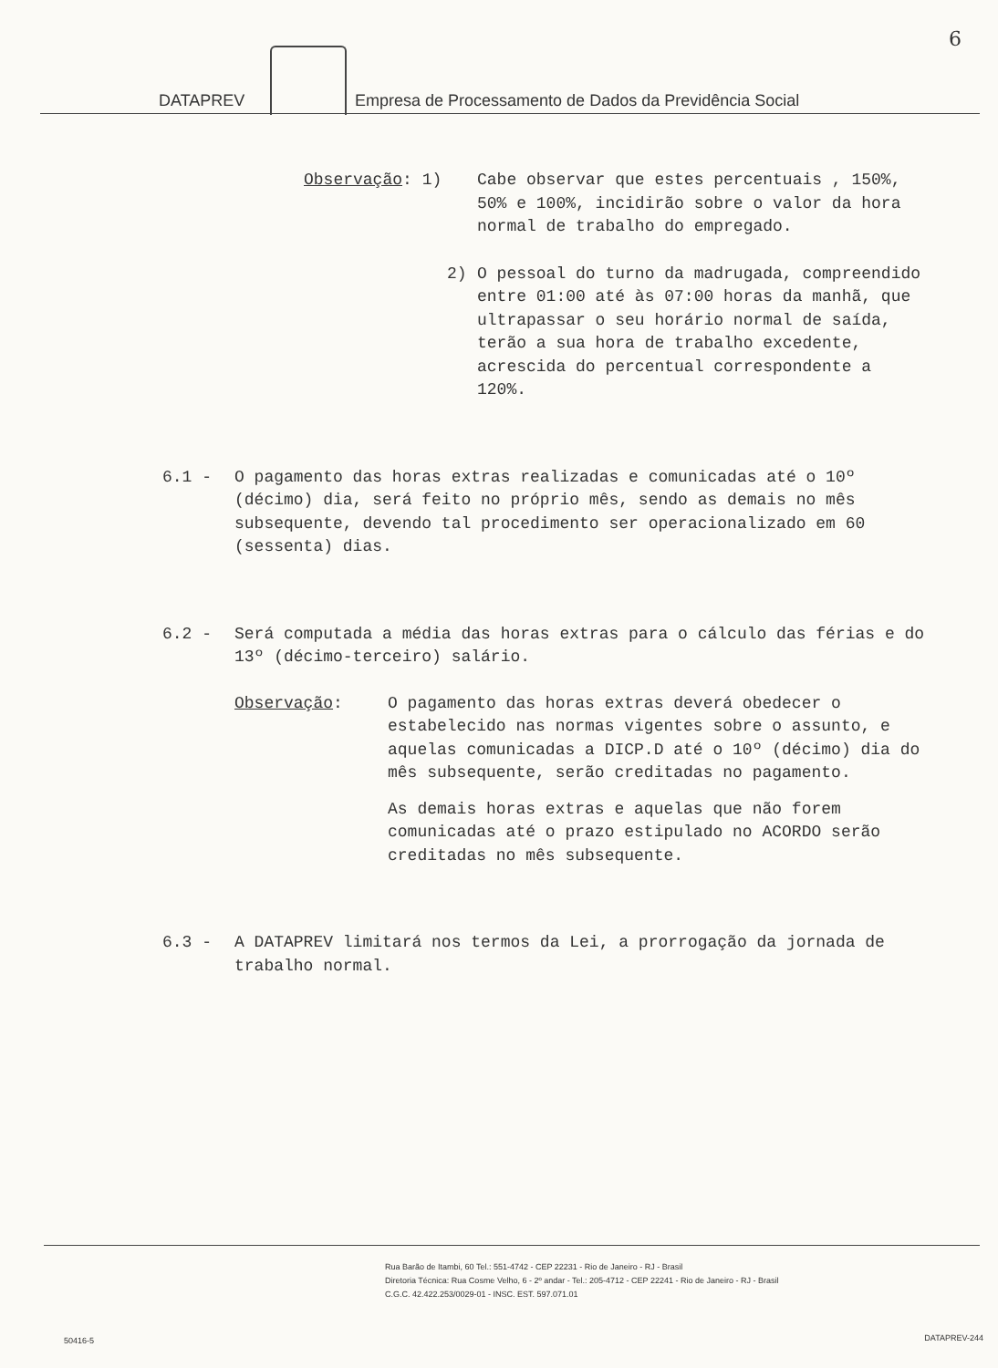6
DATAPREV Empresa de Processamento de Dados da Previdência Social
Observação: 1) Cabe observar que estes percentuais , 150%, 50% e 100%, incidirão sobre o valor da hora normal de trabalho do empregado.
2) O pessoal do turno da madrugada, compreendido entre 01:00 até às 07:00 horas da manhã, que ultrapassar o seu horário normal de saída, terão a sua hora de trabalho excedente, acrescida do percentual correspondente a 120%.
6.1 - O pagamento das horas extras realizadas e comunicadas até o 10º (décimo) dia, será feito no próprio mês, sendo as demais no mês subsequente, devendo tal procedimento ser operacionalizado em 60 (sessenta) dias.
6.2 - Será computada a média das horas extras para o cálculo das férias e do 13º (décimo-terceiro) salário.
Observação: O pagamento das horas extras deverá obedecer o estabelecido nas normas vigentes sobre o assunto, e aquelas comunicadas a DICP.D até o 10º (décimo) dia do mês subsequente, serão creditadas no pagamento.
As demais horas extras e aquelas que não forem comunicadas até o prazo estipulado no ACORDO serão creditadas no mês subsequente.
6.3 - A DATAPREV limitará nos termos da Lei, a prorrogação da jornada de trabalho normal.
Rua Barão de Itambi, 60 Tel.: 551-4742 - CEP 22231 - Rio de Janeiro - RJ - Brasil
Diretoria Técnica: Rua Cosme Velho, 6 - 2º andar - Tel.: 205-4712 - CEP 22241 - Rio de Janeiro - RJ - Brasil
C.G.C. 42.422.253/0029-01 - INSC. EST. 597.071.01
50416-5 DATAPREV-244